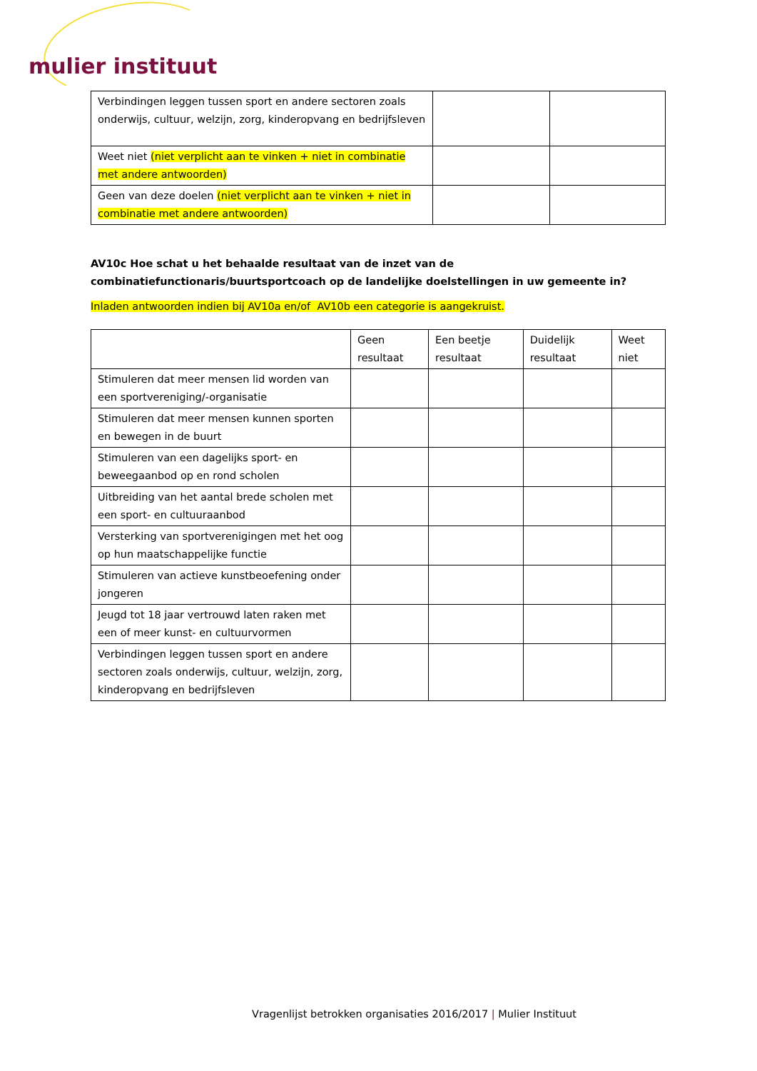mulier instituut
| Verbindingen leggen tussen sport en andere sectoren zoals onderwijs, cultuur, welzijn, zorg, kinderopvang en bedrijfsleven | | |
| Weet niet (niet verplicht aan te vinken + niet in combinatie met andere antwoorden) | | |
| Geen van deze doelen (niet verplicht aan te vinken + niet in combinatie met andere antwoorden) | | |
AV10c Hoe schat u het behaalde resultaat van de inzet van de combinatiefunctionaris/buurtsportcoach op de landelijke doelstellingen in uw gemeente in?
Inladen antwoorden indien bij AV10a en/of AV10b een categorie is aangekruist.
| | Geen resultaat | Een beetje resultaat | Duidelijk resultaat | Weet niet |
| --- | --- | --- | --- | --- |
| Stimuleren dat meer mensen lid worden van een sportvereniging/-organisatie | | | | |
| Stimuleren dat meer mensen kunnen sporten en bewegen in de buurt | | | | |
| Stimuleren van een dagelijks sport- en beweegaanbod op en rond scholen | | | | |
| Uitbreiding van het aantal brede scholen met een sport- en cultuuraanbod | | | | |
| Versterking van sportverenigingen met het oog op hun maatschappelijke functie | | | | |
| Stimuleren van actieve kunstbeoefening onder jongeren | | | | |
| Jeugd tot 18 jaar vertrouwd laten raken met een of meer kunst- en cultuurvormen | | | | |
| Verbindingen leggen tussen sport en andere sectoren zoals onderwijs, cultuur, welzijn, zorg, kinderopvang en bedrijfsleven | | | | |
Vragenlijst betrokken organisaties 2016/2017 | Mulier Instituut